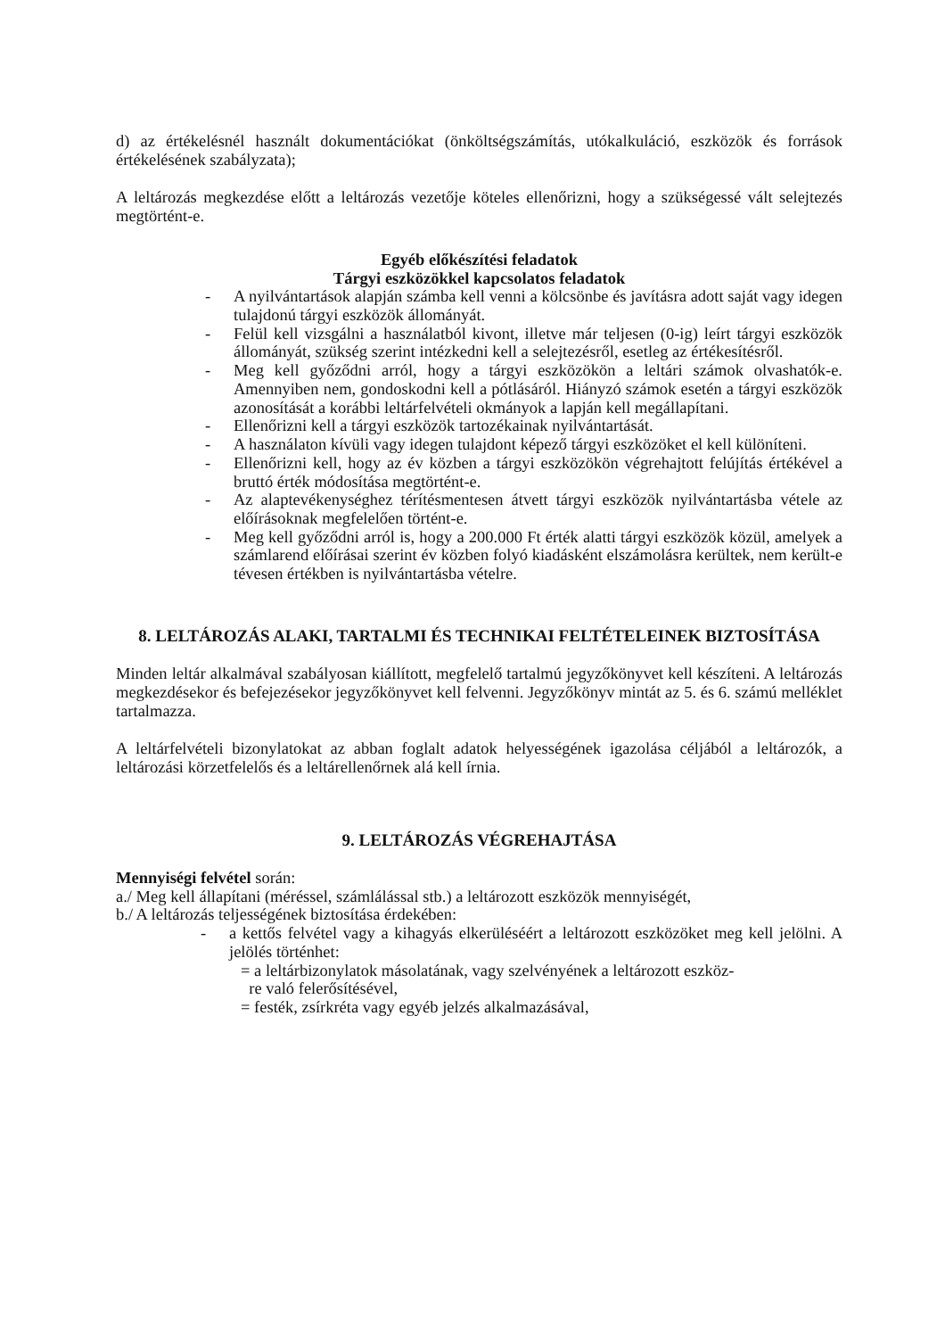d) az értékelésnél használt dokumentációkat (önköltségszámítás, utókalkuláció, eszközök és források értékelésének szabályzata);
A leltározás megkezdése előtt a leltározás vezetője köteles ellenőrizni, hogy a szükségessé vált selejtezés megtörtént-e.
Egyéb előkészítési feladatok
Tárgyi eszközökkel kapcsolatos feladatok
- A nyilvántartások alapján számba kell venni a kölcsönbe és javításra adott saját vagy idegen tulajdonú tárgyi eszközök állományát.
- Felül kell vizsgálni a használatból kivont, illetve már teljesen (0-ig) leírt tárgyi eszközök állományát, szükség szerint intézkedni kell a selejtezésről, esetleg az értékesítésről.
- Meg kell győződni arról, hogy a tárgyi eszközökön a leltári számok olvashatók-e. Amennyiben nem, gondoskodni kell a pótlásáról. Hiányzó számok esetén a tárgyi eszközök azonosítását a korábbi leltárfelvételi okmányok a lapján kell megállapítani.
- Ellenőrizni kell a tárgyi eszközök tartozékainak nyilvántartását.
- A használaton kívüli vagy idegen tulajdont képező tárgyi eszközöket el kell különíteni.
- Ellenőrizni kell, hogy az év közben a tárgyi eszközökön végrehajtott felújítás értékével a bruttó érték módosítása megtörtént-e.
- Az alaptevékenységhez térítésmentesen átvett tárgyi eszközök nyilvántartásba vétele az előírásoknak megfelelően történt-e.
- Meg kell győződni arról is, hogy a 200.000 Ft érték alatti tárgyi eszközök közül, amelyek a számlarend előírásai szerint év közben folyó kiadásként elszámolásra kerültek, nem került-e tévesen értékben is nyilvántartásba vételre.
8. LELTÁROZÁS ALAKI, TARTALMI ÉS TECHNIKAI FELTÉTELEINEK BIZTOSÍTÁSA
Minden leltár alkalmával szabályosan kiállított, megfelelő tartalmú jegyzőkönyvet kell készíteni. A leltározás megkezdésekor és befejezésekor jegyzőkönyvet kell felvenni. Jegyzőkönyv mintát az 5. és 6. számú melléklet tartalmazza.
A leltárfelvételi bizonylatokat az abban foglalt adatok helyességének igazolása céljából a leltározók, a leltározási körzetfelelős és a leltárellenőrnek alá kell írnia.
9. LELTÁROZÁS VÉGREHAJTÁSA
Mennyiségi felvétel során:
a./ Meg kell állapítani (méréssel, számlálással stb.) a leltározott eszközök mennyiségét,
b./ A leltározás teljességének biztosítása érdekében:
- a kettős felvétel vagy a kihagyás elkerüléséért a leltározott eszközöket meg kell jelölni. A jelölés történhet:
= a leltárbizonylatok másolatának, vagy szelvényének a leltározott eszköz-
re való felerősítésével,
= festék, zsírkréta vagy egyéb jelzés alkalmazásával,